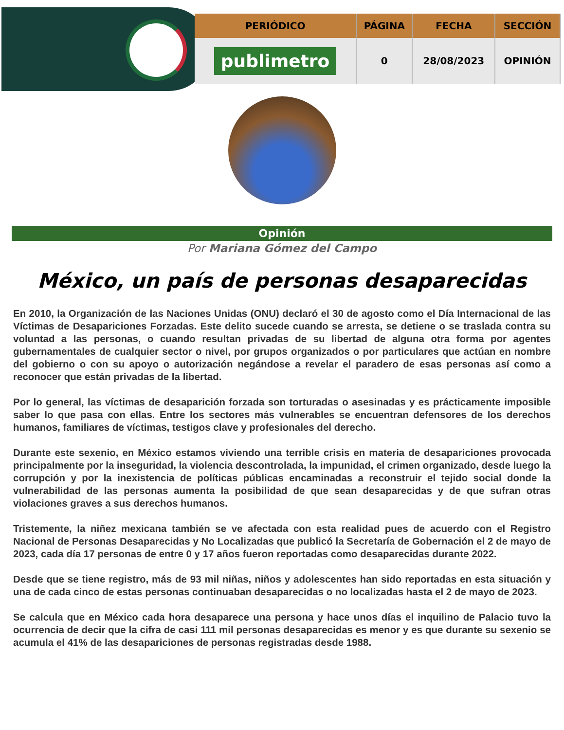| PERIÓDICO | PÁGINA | FECHA | SECCIÓN |
| --- | --- | --- | --- |
| publimetro | 0 | 28/08/2023 | OPINIÓN |
Opinión
Por Mariana Gómez del Campo
México, un país de personas desaparecidas
En 2010, la Organización de las Naciones Unidas (ONU) declaró el 30 de agosto como el Día Internacional de las Víctimas de Desapariciones Forzadas. Este delito sucede cuando se arresta, se detiene o se traslada contra su voluntad a las personas, o cuando resultan privadas de su libertad de alguna otra forma por agentes gubernamentales de cualquier sector o nivel, por grupos organizados o por particulares que actúan en nombre del gobierno o con su apoyo o autorización negándose a revelar el paradero de esas personas así como a reconocer que están privadas de la libertad.
Por lo general, las víctimas de desaparición forzada son torturadas o asesinadas y es prácticamente imposible saber lo que pasa con ellas. Entre los sectores más vulnerables se encuentran defensores de los derechos humanos, familiares de víctimas, testigos clave y profesionales del derecho.
Durante este sexenio, en México estamos viviendo una terrible crisis en materia de desapariciones provocada principalmente por la inseguridad, la violencia descontrolada, la impunidad, el crimen organizado, desde luego la corrupción y por la inexistencia de políticas públicas encaminadas a reconstruir el tejido social donde la vulnerabilidad de las personas aumenta la posibilidad de que sean desaparecidas y de que sufran otras violaciones graves a sus derechos humanos.
Tristemente, la niñez mexicana también se ve afectada con esta realidad pues de acuerdo con el Registro Nacional de Personas Desaparecidas y No Localizadas que publicó la Secretaría de Gobernación el 2 de mayo de 2023, cada día 17 personas de entre 0 y 17 años fueron reportadas como desaparecidas durante 2022.
Desde que se tiene registro, más de 93 mil niñas, niños y adolescentes han sido reportadas en esta situación y una de cada cinco de estas personas continuaban desaparecidas o no localizadas hasta el 2 de mayo de 2023.
Se calcula que en México cada hora desaparece una persona y hace unos días el inquilino de Palacio tuvo la ocurrencia de decir que la cifra de casi 111 mil personas desaparecidas es menor y es que durante su sexenio se acumula el 41% de las desapariciones de personas registradas desde 1988.